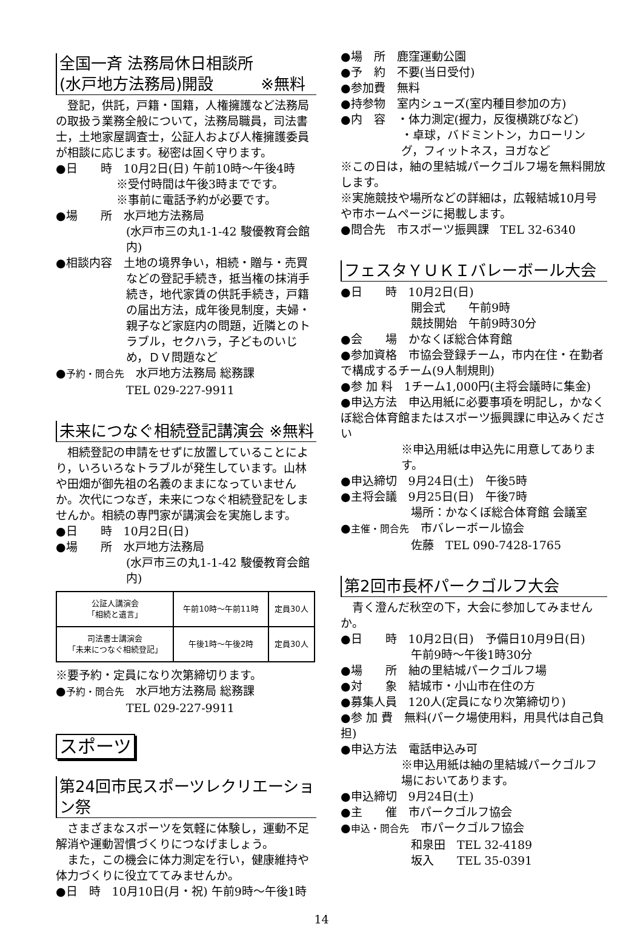全国一斉 法務局休日相談所
(水戸地方法務局)開設　　　※無料
　登記，供託，戸籍・国籍，人権擁護など法務局の取扱う業務全般について，法務局職員，司法書士，土地家屋調査士，公証人および人権擁護委員が相談に応じます。秘密は固く守ります。
●日　　時　10月2日(日) 午前10時～午後4時
※受付時間は午後3時までです。
※事前に電話予約が必要です。
●場　　所　水戸地方法務局
(水戸市三の丸1-1-42 駿優教育会館内)
●相談内容　土地の境界争い，相続・贈与・売買
などの登記手続き，抵当権の抹消手続き，地代家賃の供託手続き，戸籍の届出方法，成年後見制度，夫婦・親子など家庭内の問題，近隣とのトラブル，セクハラ，子どものいじめ，ＤＶ問題など
●予約・問合先　水戸地方法務局 総務課
TEL 029-227-9911
未来につなぐ相続登記講演会 ※無料
　相続登記の申請をせずに放置していることにより，いろいろなトラブルが発生しています。山林や田畑が御先祖の名義のままになっていませんか。次代につなぎ，未来につなぐ相続登記をしませんか。相続の専門家が講演会を実施します。
●日　　時　10月2日(日)
●場　　所　水戸地方法務局
(水戸市三の丸1-1-42 駿優教育会館内)
| 公証人講演会 「相続と遺言」 | 午前10時～午前11時 | 定員30人 |
| 司法書士講演会 「未来につなぐ相続登記」 | 午後1時～午後2時 | 定員30人 |
※要予約・定員になり次第締切ります。
●予約・問合先　水戸地方法務局 総務課
TEL 029-227-9911
スポーツ
第24回市民スポーツレクリエーション祭
　さまざまなスポーツを気軽に体験し，運動不足解消や運動習慣づくりにつなげましょう。
　また，この機会に体力測定を行い，健康維持や体力づくりに役立ててみませんか。
●日　時　10月10日(月・祝) 午前9時～午後1時
●場　所　鹿窪運動公園
●予　約　不要(当日受付)
●参加費　無料
●持参物　室内シューズ(室内種目参加の方)
●内　容　・体力測定(握力，反復横跳びなど)
・卓球，バドミントン，カローリング，フィットネス，ヨガなど
※この日は，紬の里結城パークゴルフ場を無料開放します。
※実施競技や場所などの詳細は，広報結城10月号や市ホームページに掲載します。
●問合先　市スポーツ振興課　TEL 32-6340
フェスタＹＵＫＩバレーボール大会
●日　　時　10月2日(日)
開会式　　午前9時
競技開始　午前9時30分
●会　　場　かなくぼ総合体育館
●参加資格　市協会登録チーム，市内在住・在勤者で構成するチーム(9人制規則)
●参 加 料　1チーム1,000円(主将会議時に集金)
●申込方法　申込用紙に必要事項を明記し，かなくぼ総合体育館またはスポーツ振興課に申込みください
※申込用紙は申込先に用意してあります。
●申込締切　9月24日(土)　午後5時
●主将会議　9月25日(日)　午後7時
場所：かなくぼ総合体育館 会議室
●主催・問合先　市バレーボール協会
佐藤　TEL 090-7428-1765
第2回市長杯パークゴルフ大会
　青く澄んだ秋空の下，大会に参加してみませんか。
●日　　時　10月2日(日)　予備日10月9日(日)
午前9時～午後1時30分
●場　　所　紬の里結城パークゴルフ場
●対　　象　結城市・小山市在住の方
●募集人員　120人(定員になり次第締切り)
●参 加 費　無料(パーク場使用料，用具代は自己負担)
●申込方法　電話申込み可
※申込用紙は紬の里結城パークゴルフ場においてあります。
●申込締切　9月24日(土)
●主　　催　市パークゴルフ協会
●申込・問合先　市パークゴルフ協会
和泉田　TEL 32-4189
坂入　　TEL 35-0391
14